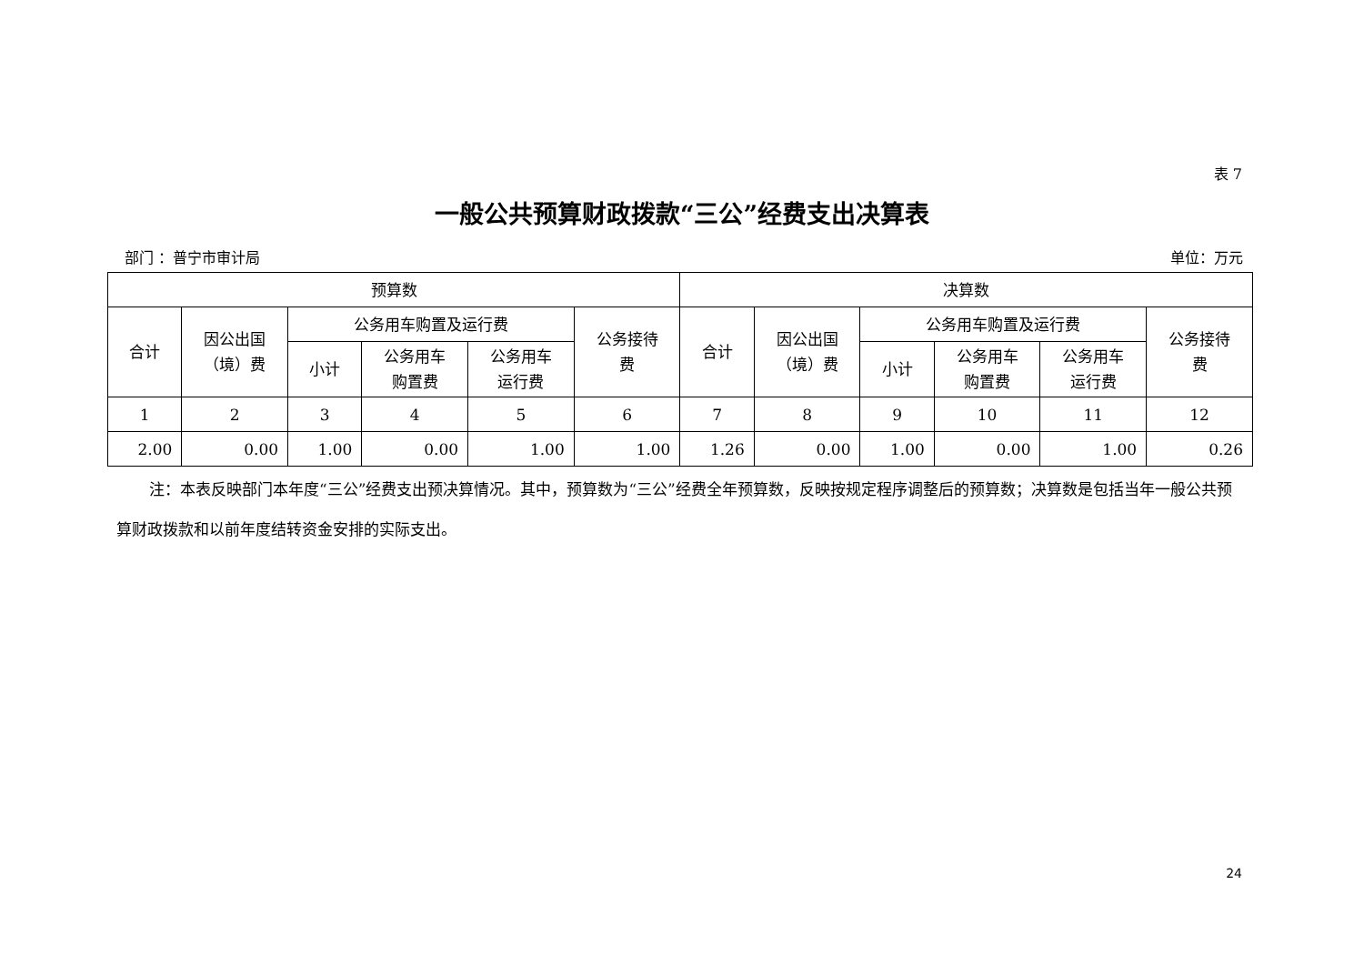表 7
一般公共预算财政拨款“三公”经费支出决算表
部门 ：普宁市审计局 单位：万元
| 预算数 | | | | | | 决算数 | | | | | |
| --- | --- | --- | --- | --- | --- | --- | --- | --- | --- | --- | --- |
| 合计 | 因公出国 （境）费 | 公务用车购置及运行费 | | | 公务接待 费 | 合计 | 因公出国 （境）费 | 公务用车购置及运行费 | | | 公务接待 费 |
| | | 小计 | 公务用车 购置费 | 公务用车 运行费 | | | | 小计 | 公务用车 购置费 | 公务用车 运行费 | |
| 1 | 2 | 3 | 4 | 5 | 6 | 7 | 8 | 9 | 10 | 11 | 12 |
| 2.00 | 0.00 | 1.00 | 0.00 | 1.00 | 1.00 | 1.26 | 0.00 | 1.00 | 0.00 | 1.00 | 0.26 |
注：本表反映部门本年度“三公”经费支出预决算情况。其中，预算数为“三公”经费全年预算数，反映按规定程序调整后的预算数；决算数是包括当年一般公共预算财政拨款和以前年度结转资金安排的实际支出。
24